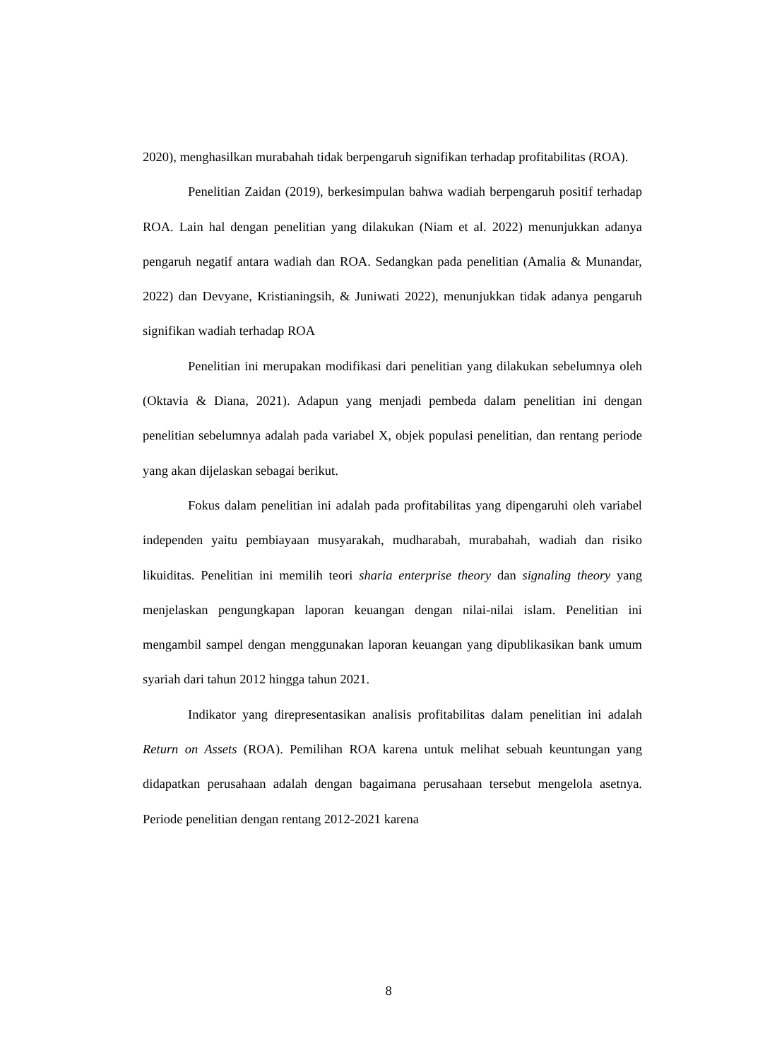2020), menghasilkan murabahah tidak berpengaruh signifikan terhadap profitabilitas (ROA).
Penelitian Zaidan (2019), berkesimpulan bahwa wadiah berpengaruh positif terhadap ROA. Lain hal dengan penelitian yang dilakukan (Niam et al. 2022) menunjukkan adanya pengaruh negatif antara wadiah dan ROA. Sedangkan pada penelitian (Amalia & Munandar, 2022) dan Devyane, Kristianingsih, & Juniwati 2022), menunjukkan tidak adanya pengaruh signifikan wadiah terhadap ROA
Penelitian ini merupakan modifikasi dari penelitian yang dilakukan sebelumnya oleh (Oktavia & Diana, 2021). Adapun yang menjadi pembeda dalam penelitian ini dengan penelitian sebelumnya adalah pada variabel X, objek populasi penelitian, dan rentang periode yang akan dijelaskan sebagai berikut.
Fokus dalam penelitian ini adalah pada profitabilitas yang dipengaruhi oleh variabel independen yaitu pembiayaan musyarakah, mudharabah, murabahah, wadiah dan risiko likuiditas. Penelitian ini memilih teori sharia enterprise theory dan signaling theory yang menjelaskan pengungkapan laporan keuangan dengan nilai-nilai islam. Penelitian ini mengambil sampel dengan menggunakan laporan keuangan yang dipublikasikan bank umum syariah dari tahun 2012 hingga tahun 2021.
Indikator yang direpresentasikan analisis profitabilitas dalam penelitian ini adalah Return on Assets (ROA). Pemilihan ROA karena untuk melihat sebuah keuntungan yang didapatkan perusahaan adalah dengan bagaimana perusahaan tersebut mengelola asetnya. Periode penelitian dengan rentang 2012-2021 karena
8